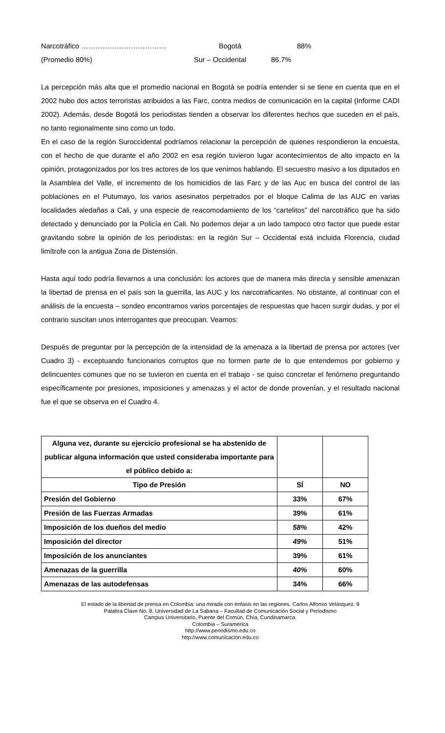Narcotráfico ……………………………… Bogotá 88%
(Promedio 80%) Sur – Occidental 86.7%
La percepción más alta que el promedio nacional en Bogotá se podría entender si se tiene en cuenta que en el 2002 hubo dos actos terroristas atribuidos a las Farc, contra medios de comunicación en la capital (Informe CADI 2002). Además, desde Bogotá los periodistas tienden a observar los diferentes hechos que suceden en el país, no tanto regionalmente sino como un todo.
En el caso de la región Suroccidental podríamos relacionar la percepción de quienes respondieron la encuesta, con el hecho de que durante el año 2002 en esa región tuvieron lugar acontecimientos de alto impacto en la opinión, protagonizados por los tres actores de los que venimos hablando. El secuestro masivo a los diputados en la Asamblea del Valle, el incremento de los homicidios de las Farc y de las Auc en busca del control de las poblaciones en el Putumayo, los varios asesinatos perpetrados por el bloque Calima de las AUC en varias localidades aledañas a Cali, y una especie de reacomodamiento de los “cartelitos” del narcotráfico que ha sido detectado y denunciado por la Policía en Cali. No podemos dejar a un lado tampoco otro factor que puede estar gravitando sobre la opinión de los periodistas: en la región Sur – Occidental está incluida Florencia, ciudad limítrofe con la antigua Zona de Distensión.
Hasta aquí todo podría llevarnos a una conclusión: los actores que de manera más directa y sensible amenazan la libertad de prensa en el país son la guerrilla, las AUC y los narcotraficantes. No obstante, al continuar con el análisis de la encuesta – sondeo encontramos varios porcentajes de respuestas que hacen surgir dudas, y por el contrario suscitan unos interrogantes que preocupan. Veamos:
Después de preguntar por la percepción de la intensidad de la amenaza a la libertad de prensa por actores (ver Cuadro 3) - exceptuando funcionarios corruptos que no formen parte de lo que entendemos por gobierno y delincuentes comunes que no se tuvieron en cuenta en el trabajo - se quiso concretar el fenómeno preguntando específicamente por presiones, imposiciones y amenazas y el actor de donde provenían, y el resultado nacional fue el que se observa en el Cuadro 4.
| Alguna vez, durante su ejercicio profesional se ha abstenido de publicar alguna información que usted consideraba importante para el público debido a: | | |
| Tipo de Presión | SÍ | NO |
| Presión del Gobierno | 33% | 67% |
| Presión de las Fuerzas Armadas | 39% | 61% |
| Imposición de los dueños del medio | 58% | 42% |
| Imposición del director | 49% | 51% |
| Imposición de los anunciantes | 39% | 61% |
| Amenazas de la guerrilla | 40% | 60% |
| Amenazas de las autodefensas | 34% | 66% |
El estado de la libertad de prensa en Colombia: una mirada con énfasis en las regiones. Carlos Alfonso Velásquez. 9
Palabra Clave No. 8. Universidad de La Sabana – Facultad de Comunicación Social y Periodismo
Campus Universitario, Puente del Común, Chía, Cundinamarca.
Colombia – Suramérica
http://www.periodismo.edu.co
http://www.comunicacion.edu.co